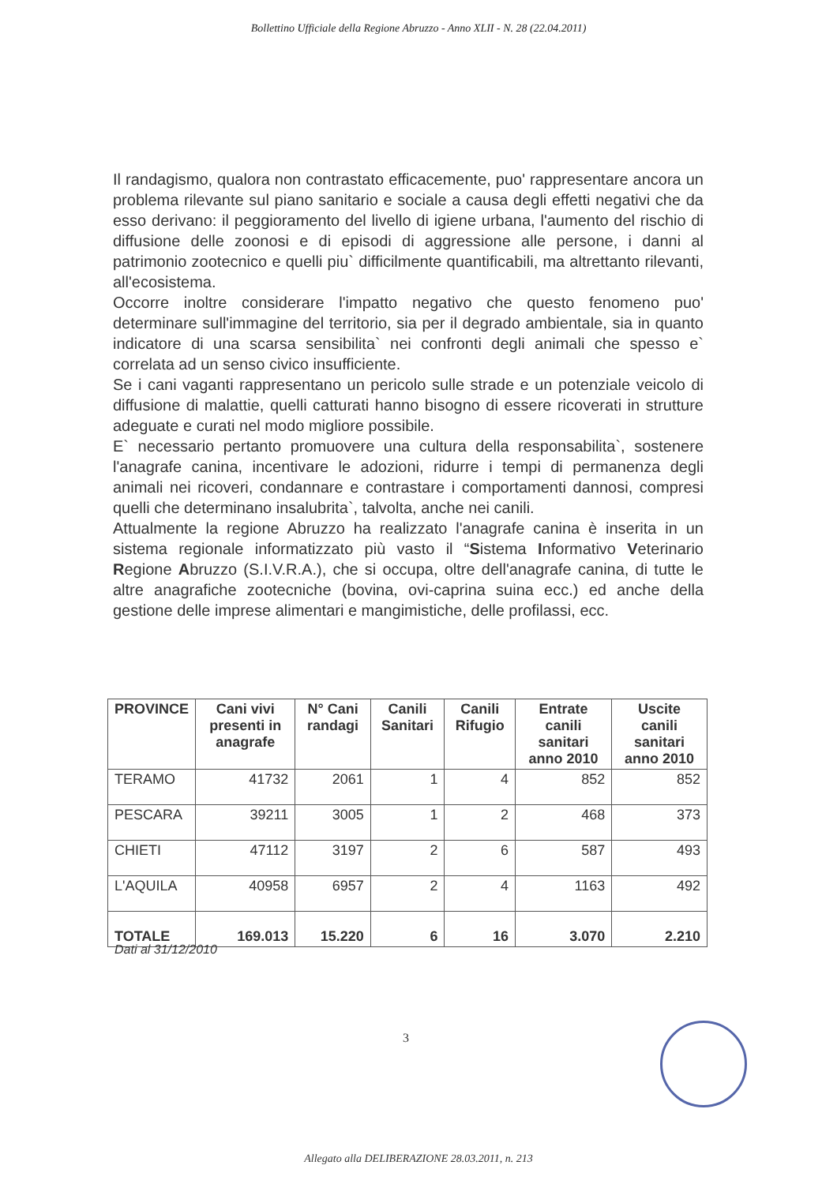Bollettino Ufficiale della Regione Abruzzo - Anno XLII - N. 28 (22.04.2011)
Il randagismo, qualora non contrastato efficacemente, puo' rappresentare ancora un problema rilevante sul piano sanitario e sociale a causa degli effetti negativi che da esso derivano: il peggioramento del livello di igiene urbana, l'aumento del rischio di diffusione delle zoonosi e di episodi di aggressione alle persone, i danni al patrimonio zootecnico e quelli piu` difficilmente quantificabili, ma altrettanto rilevanti, all'ecosistema.
Occorre inoltre considerare l'impatto negativo che questo fenomeno puo' determinare sull'immagine del territorio, sia per il degrado ambientale, sia in quanto indicatore di una scarsa sensibilita` nei confronti degli animali che spesso e` correlata ad un senso civico insufficiente.
Se i cani vaganti rappresentano un pericolo sulle strade e un potenziale veicolo di diffusione di malattie, quelli catturati hanno bisogno di essere ricoverati in strutture adeguate e curati nel modo migliore possibile.
E` necessario pertanto promuovere una cultura della responsabilita`, sostenere l'anagrafe canina, incentivare le adozioni, ridurre i tempi di permanenza degli animali nei ricoveri, condannare e contrastare i comportamenti dannosi, compresi quelli che determinano insalubrita`, talvolta, anche nei canili.
Attualmente la regione Abruzzo ha realizzato l'anagrafe canina è inserita in un sistema regionale informatizzato più vasto il “Sistema Informativo Veterinario Regione Abruzzo (S.I.V.R.A.), che si occupa, oltre dell'anagrafe canina, di tutte le altre anagrafiche zootecniche (bovina, ovi-caprina suina ecc.) ed anche della gestione delle imprese alimentari e mangimistiche, delle profilassi, ecc.
| PROVINCE | Cani vivi presenti in anagrafe | N° Cani randagi | Canili Sanitari | Canili Rifugio | Entrate canili sanitari anno 2010 | Uscite canili sanitari anno 2010 |
| --- | --- | --- | --- | --- | --- | --- |
| TERAMO | 41732 | 2061 | 1 | 4 | 852 | 852 |
| PESCARA | 39211 | 3005 | 1 | 2 | 468 | 373 |
| CHIETI | 47112 | 3197 | 2 | 6 | 587 | 493 |
| L'AQUILA | 40958 | 6957 | 2 | 4 | 1163 | 492 |
| TOTALE | 169.013 | 15.220 | 6 | 16 | 3.070 | 2.210 |
Dati al 31/12/2010
3
Allegato alla DELIBERAZIONE 28.03.2011, n. 213